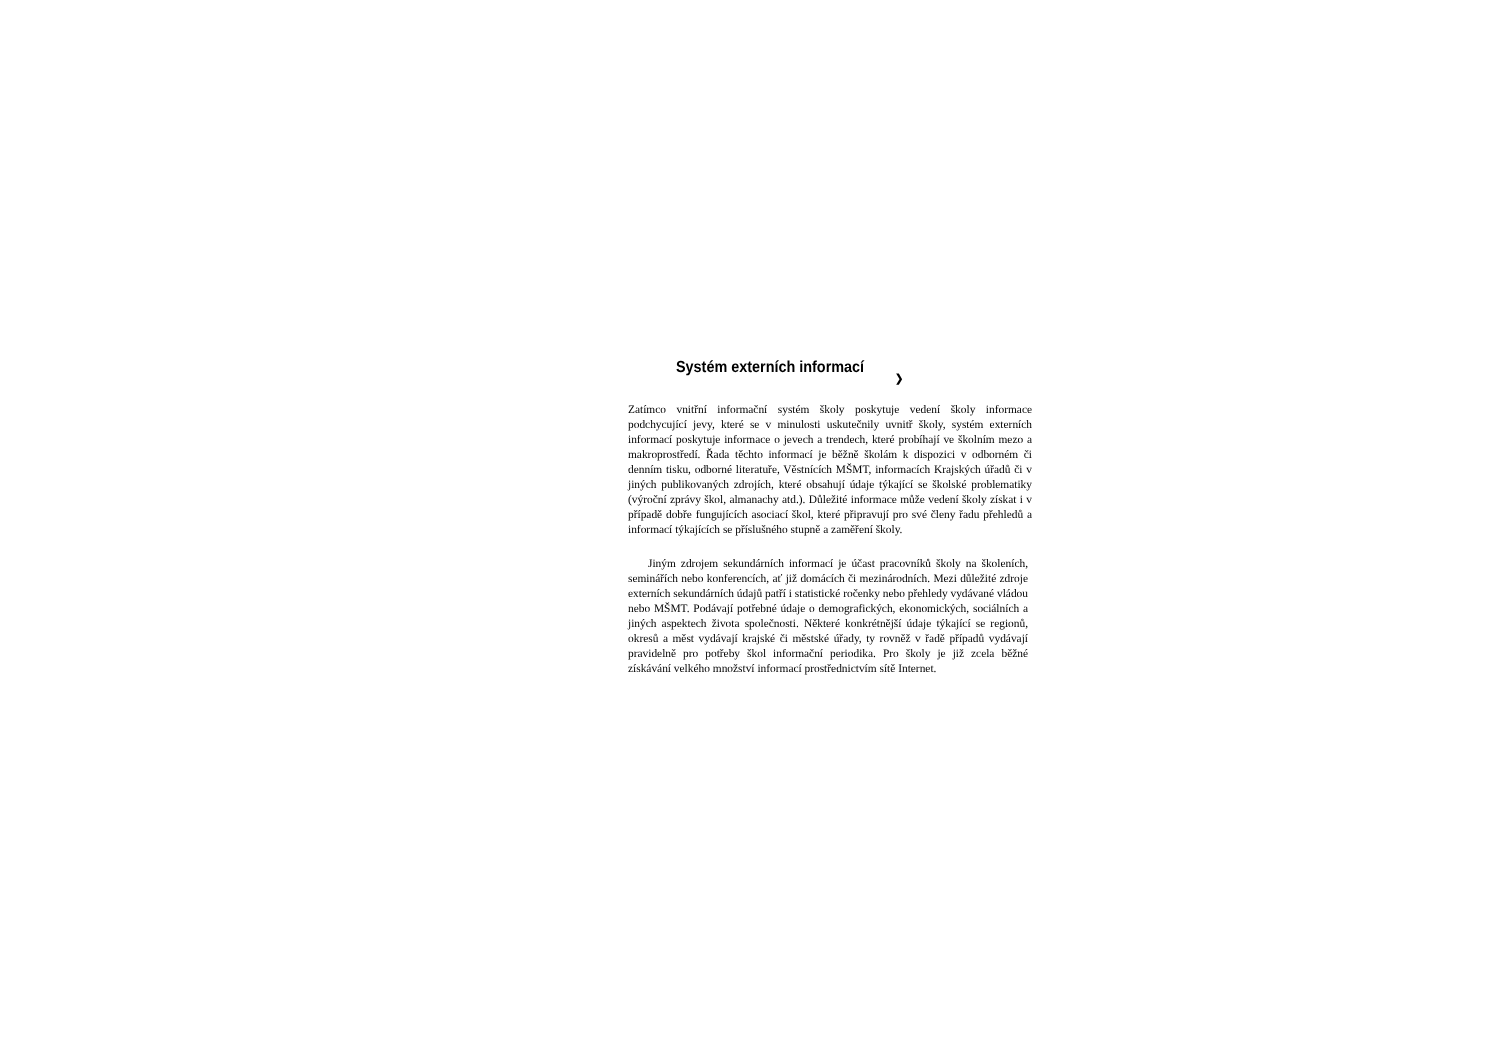Systém externích informací ❯
Zatímco vnitřní informační systém školy poskytuje vedení školy informace podchycující jevy, které se v minulosti uskutečnily uvnitř školy, systém externích informací poskytuje informace o jevech a trendech, které probíhají ve školním mezo a makroprostředí. Řada těchto informací je běžně školám k dispozici v odborném či denním tisku, odborné literatuře, Věstnících MŠMT, informacích Krajských úřadů či v jiných publikovaných zdrojích, které obsahují údaje týkající se školské problematiky (výroční zprávy škol, almanachy atd.). Důležité informace může vedení školy získat i v případě dobře fungujících asociací škol, které připravují pro své členy řadu přehledů a informací týkajících se příslušného stupně a zaměření školy.
Jiným zdrojem sekundárních informací je účast pracovníků školy na školeních, seminářích nebo konferencích, ať již domácích či mezinárodních. Mezi důležité zdroje externích sekundárních údajů patří i statistické ročenky nebo přehledy vydávané vládou nebo MŠMT. Podávají potřebné údaje o demografických, ekonomických, sociálních a jiných aspektech života společnosti. Některé konkrétnější údaje týkající se regionů, okresů a měst vydávají krajské či městské úřady, ty rovněž v řadě případů vydávají pravidelně pro potřeby škol informační periodika. Pro školy je již zcela běžné získávání velkého množství informací prostřednictvím sítě Internet.